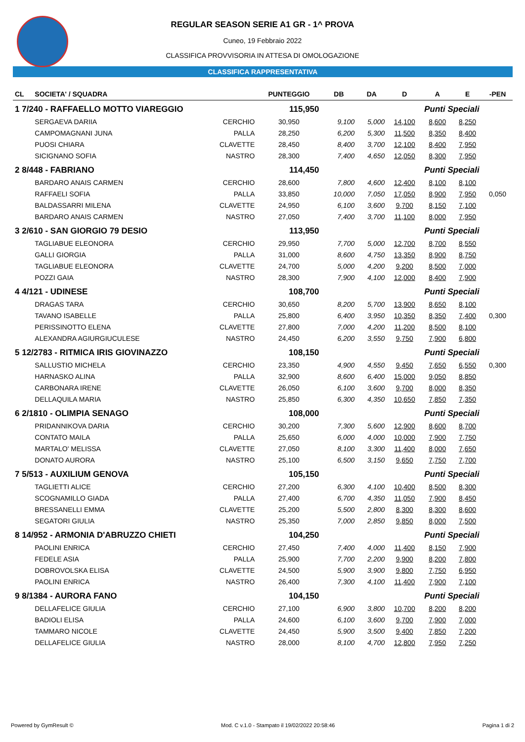REGULAR SEASON SERIE A1 GR - 1^ PROVA
Cuneo, 19 Febbraio 2022
CLASSIFICA PROVVISORIA IN ATTESA DI OMOLOGAZIONE
CLASSIFICA RAPPRESENTATIVA
| CL | SOCIETA' / SQUADRA | | PUNTEGGIO | DB | DA | D | A | E | -PEN |
| --- | --- | --- | --- | --- | --- | --- | --- | --- | --- |
| 1 7/240 - RAFFAELLO MOTTO VIAREGGIO | | | 115,950 | | | | Punti Speciali | | |
| | SERGAEVA DARIIA | CERCHIO | 30,950 | 9,100 | 5,000 | 14,100 | 8,600 | 8,250 | |
| | CAMPOMAGNANI JUNA | PALLA | 28,250 | 6,200 | 5,300 | 11,500 | 8,350 | 8,400 | |
| | PUOSI CHIARA | CLAVETTE | 28,450 | 8,400 | 3,700 | 12,100 | 8,400 | 7,950 | |
| | SICIGNANO SOFIA | NASTRO | 28,300 | 7,400 | 4,650 | 12,050 | 8,300 | 7,950 | |
| 2 8/448 - FABRIANO | | | 114,450 | | | | Punti Speciali | | |
| | BARDARO ANAIS CARMEN | CERCHIO | 28,600 | 7,800 | 4,600 | 12,400 | 8,100 | 8,100 | |
| | RAFFAELI SOFIA | PALLA | 33,850 | 10,000 | 7,050 | 17,050 | 8,900 | 7,950 | 0,050 |
| | BALDASSARRI MILENA | CLAVETTE | 24,950 | 6,100 | 3,600 | 9,700 | 8,150 | 7,100 | |
| | BARDARO ANAIS CARMEN | NASTRO | 27,050 | 7,400 | 3,700 | 11,100 | 8,000 | 7,950 | |
| 3 2/610 - SAN GIORGIO 79 DESIO | | | 113,950 | | | | Punti Speciali | | |
| | TAGLIABUE ELEONORA | CERCHIO | 29,950 | 7,700 | 5,000 | 12,700 | 8,700 | 8,550 | |
| | GALLI GIORGIA | PALLA | 31,000 | 8,600 | 4,750 | 13,350 | 8,900 | 8,750 | |
| | TAGLIABUE ELEONORA | CLAVETTE | 24,700 | 5,000 | 4,200 | 9,200 | 8,500 | 7,000 | |
| | POZZI GAIA | NASTRO | 28,300 | 7,900 | 4,100 | 12,000 | 8,400 | 7,900 | |
| 4 4/121 - UDINESE | | | 108,700 | | | | Punti Speciali | | |
| | DRAGAS TARA | CERCHIO | 30,650 | 8,200 | 5,700 | 13,900 | 8,650 | 8,100 | |
| | TAVANO ISABELLE | PALLA | 25,800 | 6,400 | 3,950 | 10,350 | 8,350 | 7,400 | 0,300 |
| | PERISSINOTTO ELENA | CLAVETTE | 27,800 | 7,000 | 4,200 | 11,200 | 8,500 | 8,100 | |
| | ALEXANDRA AGIURGIUCULESE | NASTRO | 24,450 | 6,200 | 3,550 | 9,750 | 7,900 | 6,800 | |
| 5 12/2783 - RITMICA IRIS GIOVINAZZO | | | 108,150 | | | | Punti Speciali | | |
| | SALLUSTIO MICHELA | CERCHIO | 23,350 | 4,900 | 4,550 | 9,450 | 7,650 | 6,550 | 0,300 |
| | HARNASKO ALINA | PALLA | 32,900 | 8,600 | 6,400 | 15,000 | 9,050 | 8,850 | |
| | CARBONARA IRENE | CLAVETTE | 26,050 | 6,100 | 3,600 | 9,700 | 8,000 | 8,350 | |
| | DELLAQUILA MARIA | NASTRO | 25,850 | 6,300 | 4,350 | 10,650 | 7,850 | 7,350 | |
| 6 2/1810 - OLIMPIA SENAGO | | | 108,000 | | | | Punti Speciali | | |
| | PRIDANNIKOVA DARIA | CERCHIO | 30,200 | 7,300 | 5,600 | 12,900 | 8,600 | 8,700 | |
| | CONTATO MAILA | PALLA | 25,650 | 6,000 | 4,000 | 10,000 | 7,900 | 7,750 | |
| | MARTALO' MELISSA | CLAVETTE | 27,050 | 8,100 | 3,300 | 11,400 | 8,000 | 7,650 | |
| | DONATO AURORA | NASTRO | 25,100 | 6,500 | 3,150 | 9,650 | 7,750 | 7,700 | |
| 7 5/513 - AUXILIUM GENOVA | | | 105,150 | | | | Punti Speciali | | |
| | TAGLIETTI ALICE | CERCHIO | 27,200 | 6,300 | 4,100 | 10,400 | 8,500 | 8,300 | |
| | SCOGNAMILLO GIADA | PALLA | 27,400 | 6,700 | 4,350 | 11,050 | 7,900 | 8,450 | |
| | BRESSANELLI EMMA | CLAVETTE | 25,200 | 5,500 | 2,800 | 8,300 | 8,300 | 8,600 | |
| | SEGATORI GIULIA | NASTRO | 25,350 | 7,000 | 2,850 | 9,850 | 8,000 | 7,500 | |
| 8 14/952 - ARMONIA D'ABRUZZO CHIETI | | | 104,250 | | | | Punti Speciali | | |
| | PAOLINI ENRICA | CERCHIO | 27,450 | 7,400 | 4,000 | 11,400 | 8,150 | 7,900 | |
| | FEDELE ASIA | PALLA | 25,900 | 7,700 | 2,200 | 9,900 | 8,200 | 7,800 | |
| | DOBROVOLSKA ELISA | CLAVETTE | 24,500 | 5,900 | 3,900 | 9,800 | 7,750 | 6,950 | |
| | PAOLINI ENRICA | NASTRO | 26,400 | 7,300 | 4,100 | 11,400 | 7,900 | 7,100 | |
| 9 8/1384 - AURORA FANO | | | 104,150 | | | | Punti Speciali | | |
| | DELLAFELICE GIULIA | CERCHIO | 27,100 | 6,900 | 3,800 | 10,700 | 8,200 | 8,200 | |
| | BADIOLI ELISA | PALLA | 24,600 | 6,100 | 3,600 | 9,700 | 7,900 | 7,000 | |
| | TAMMARO NICOLE | CLAVETTE | 24,450 | 5,900 | 3,500 | 9,400 | 7,850 | 7,200 | |
| | DELLAFELICE GIULIA | NASTRO | 28,000 | 8,100 | 4,700 | 12,800 | 7,950 | 7,250 | |
Powered by GymResult © Mod. C v.1.0 - Stampato il 19/02/2022 20:58:46 Pagina 1 di 2